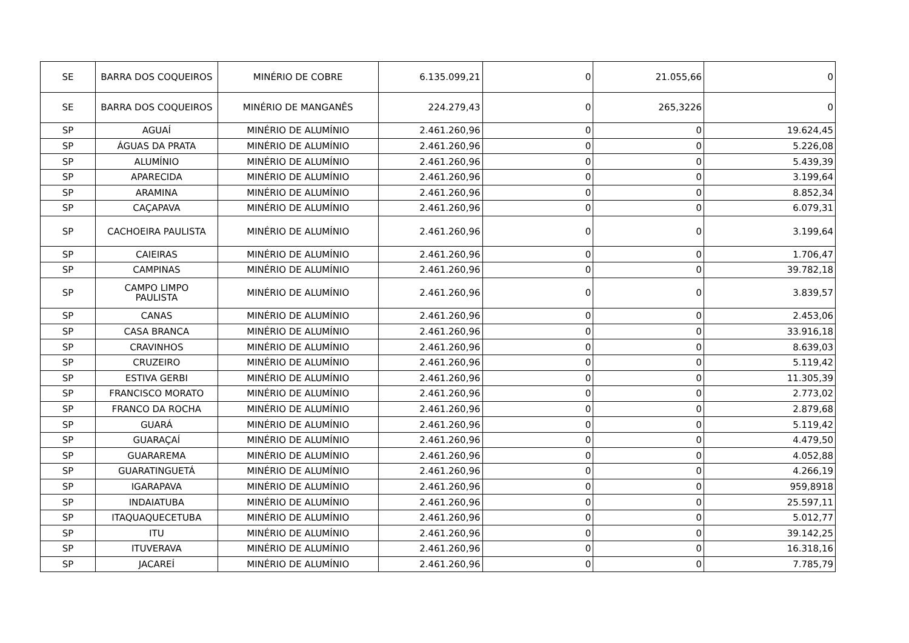| SE | BARRA DOS COQUEIROS | MINÉRIO DE COBRE | 6.135.099,21 | 0 | 21.055,66 | 0 |
| SE | BARRA DOS COQUEIROS | MINÉRIO DE MANGANÊS | 224.279,43 | 0 | 265,3226 | 0 |
| SP | AGUAÍ | MINÉRIO DE ALUMÍNIO | 2.461.260,96 | 0 | 0 | 19.624,45 |
| SP | ÁGUAS DA PRATA | MINÉRIO DE ALUMÍNIO | 2.461.260,96 | 0 | 0 | 5.226,08 |
| SP | ALUMÍNIO | MINÉRIO DE ALUMÍNIO | 2.461.260,96 | 0 | 0 | 5.439,39 |
| SP | APARECIDA | MINÉRIO DE ALUMÍNIO | 2.461.260,96 | 0 | 0 | 3.199,64 |
| SP | ARAMINA | MINÉRIO DE ALUMÍNIO | 2.461.260,96 | 0 | 0 | 8.852,34 |
| SP | CAÇAPAVA | MINÉRIO DE ALUMÍNIO | 2.461.260,96 | 0 | 0 | 6.079,31 |
| SP | CACHOEIRA PAULISTA | MINÉRIO DE ALUMÍNIO | 2.461.260,96 | 0 | 0 | 3.199,64 |
| SP | CAIEIRAS | MINÉRIO DE ALUMÍNIO | 2.461.260,96 | 0 | 0 | 1.706,47 |
| SP | CAMPINAS | MINÉRIO DE ALUMÍNIO | 2.461.260,96 | 0 | 0 | 39.782,18 |
| SP | CAMPO LIMPO PAULISTA | MINÉRIO DE ALUMÍNIO | 2.461.260,96 | 0 | 0 | 3.839,57 |
| SP | CANAS | MINÉRIO DE ALUMÍNIO | 2.461.260,96 | 0 | 0 | 2.453,06 |
| SP | CASA BRANCA | MINÉRIO DE ALUMÍNIO | 2.461.260,96 | 0 | 0 | 33.916,18 |
| SP | CRAVINHOS | MINÉRIO DE ALUMÍNIO | 2.461.260,96 | 0 | 0 | 8.639,03 |
| SP | CRUZEIRO | MINÉRIO DE ALUMÍNIO | 2.461.260,96 | 0 | 0 | 5.119,42 |
| SP | ESTIVA GERBI | MINÉRIO DE ALUMÍNIO | 2.461.260,96 | 0 | 0 | 11.305,39 |
| SP | FRANCISCO MORATO | MINÉRIO DE ALUMÍNIO | 2.461.260,96 | 0 | 0 | 2.773,02 |
| SP | FRANCO DA ROCHA | MINÉRIO DE ALUMÍNIO | 2.461.260,96 | 0 | 0 | 2.879,68 |
| SP | GUARÁ | MINÉRIO DE ALUMÍNIO | 2.461.260,96 | 0 | 0 | 5.119,42 |
| SP | GUARAÇAÍ | MINÉRIO DE ALUMÍNIO | 2.461.260,96 | 0 | 0 | 4.479,50 |
| SP | GUARAREMA | MINÉRIO DE ALUMÍNIO | 2.461.260,96 | 0 | 0 | 4.052,88 |
| SP | GUARATINGUETÁ | MINÉRIO DE ALUMÍNIO | 2.461.260,96 | 0 | 0 | 4.266,19 |
| SP | IGARAPAVA | MINÉRIO DE ALUMÍNIO | 2.461.260,96 | 0 | 0 | 959,8918 |
| SP | INDAIATUBA | MINÉRIO DE ALUMÍNIO | 2.461.260,96 | 0 | 0 | 25.597,11 |
| SP | ITAQUAQUECETUBA | MINÉRIO DE ALUMÍNIO | 2.461.260,96 | 0 | 0 | 5.012,77 |
| SP | ITU | MINÉRIO DE ALUMÍNIO | 2.461.260,96 | 0 | 0 | 39.142,25 |
| SP | ITUVERAVA | MINÉRIO DE ALUMÍNIO | 2.461.260,96 | 0 | 0 | 16.318,16 |
| SP | JACAREÍ | MINÉRIO DE ALUMÍNIO | 2.461.260,96 | 0 | 0 | 7.785,79 |